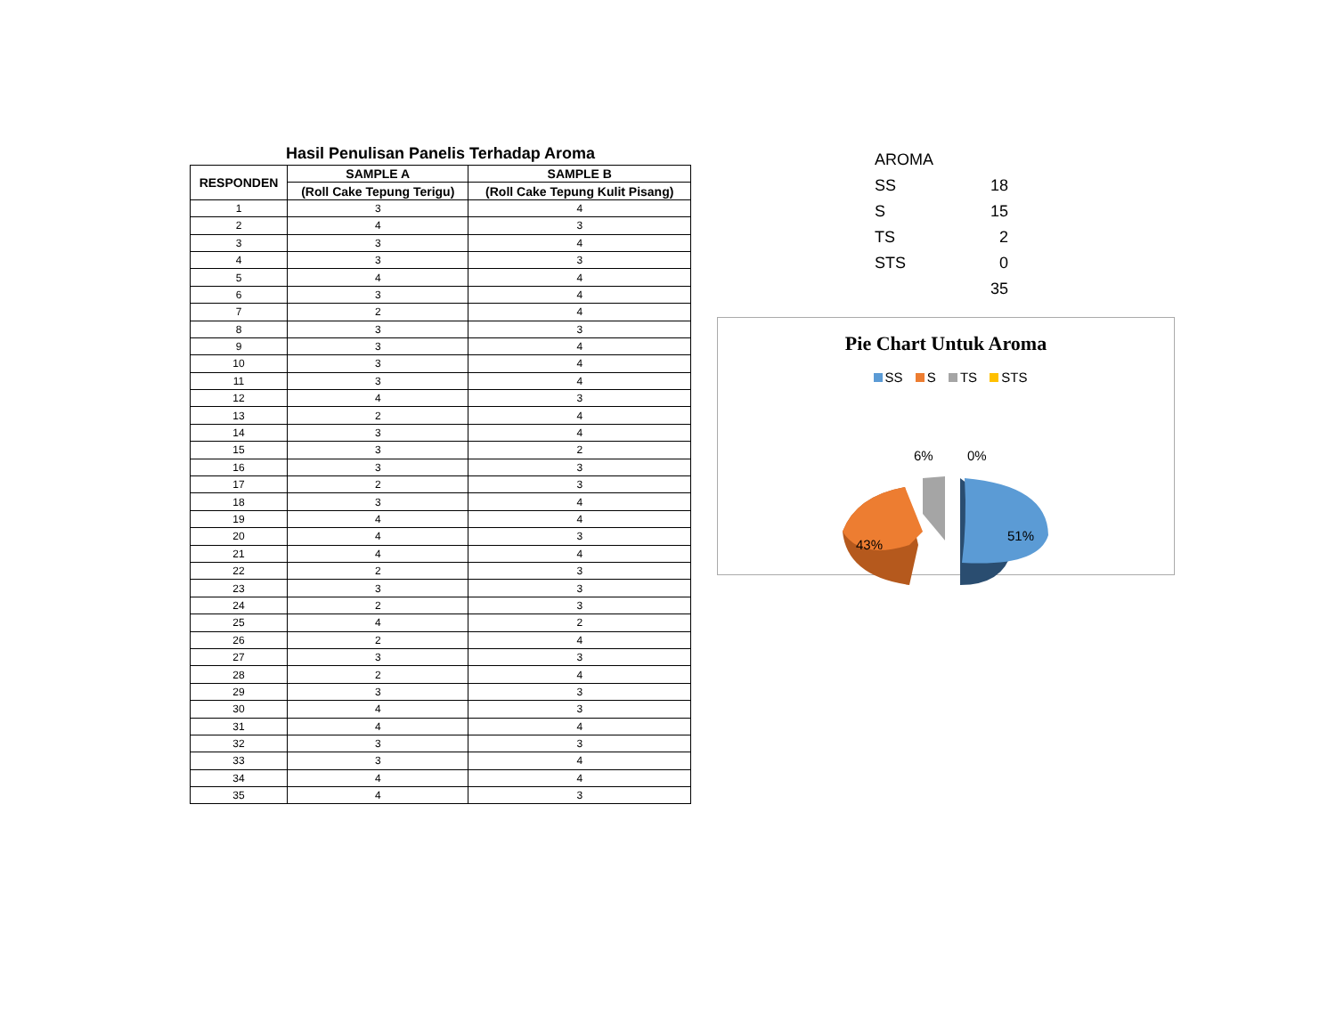Hasil Penulisan Panelis Terhadap Aroma
| RESPONDEN | SAMPLE A | SAMPLE B |
| --- | --- | --- |
| | (Roll Cake Tepung Terigu) | (Roll Cake Tepung Kulit Pisang) |
| 1 | 3 | 4 |
| 2 | 4 | 3 |
| 3 | 3 | 4 |
| 4 | 3 | 3 |
| 5 | 4 | 4 |
| 6 | 3 | 4 |
| 7 | 2 | 4 |
| 8 | 3 | 3 |
| 9 | 3 | 4 |
| 10 | 3 | 4 |
| 11 | 3 | 4 |
| 12 | 4 | 3 |
| 13 | 2 | 4 |
| 14 | 3 | 4 |
| 15 | 3 | 2 |
| 16 | 3 | 3 |
| 17 | 2 | 3 |
| 18 | 3 | 4 |
| 19 | 4 | 4 |
| 20 | 4 | 3 |
| 21 | 4 | 4 |
| 22 | 2 | 3 |
| 23 | 3 | 3 |
| 24 | 2 | 3 |
| 25 | 4 | 2 |
| 26 | 2 | 4 |
| 27 | 3 | 3 |
| 28 | 2 | 4 |
| 29 | 3 | 3 |
| 30 | 4 | 3 |
| 31 | 4 | 4 |
| 32 | 3 | 3 |
| 33 | 3 | 4 |
| 34 | 4 | 4 |
| 35 | 4 | 3 |
| AROMA | |
| SS | 18 |
| S | 15 |
| TS | 2 |
| STS | 0 |
| | 35 |
Pie Chart Untuk Aroma
SS S TS STS
43%
51%
6%
0%